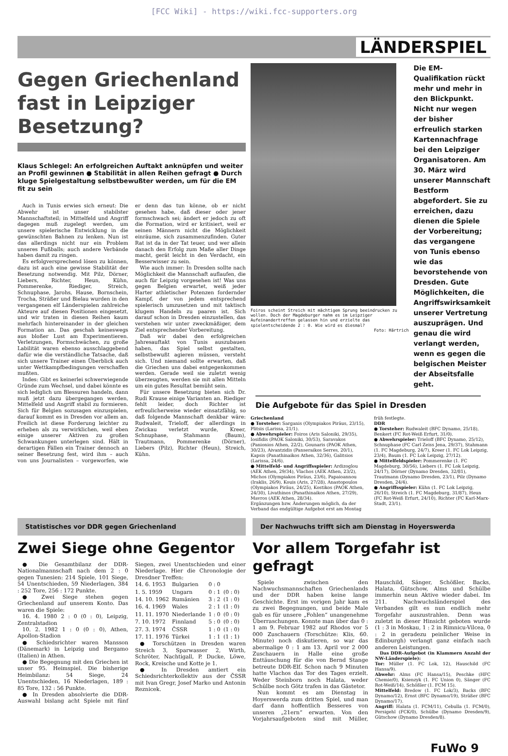[FCC Wiki] - https://wiki.fcc-supporters.org
LÄNDERSPIEL
Gegen Griechenland fast in Leipziger Besetzung?
Klaus Schlegel: An erfolgreichen Auftakt anknüpfen und weiter an Profil gewinnen ● Stabilität in allen Reihen gefragt ● Durch kluge Spielgestaltung selbstbewußter werden, um für die EM fit zu sein
Auch in Tunis erwies sich erneut: Die Abwehr ist unser stabilster Mannschaftsteil; in Mittelfeld und Angriff dagegen muß zugelegt werden, um unsere spielerische Entwicklung in die gewünschten Bahnen zu lenken. Nun ist das allerdings nicht nur ein Problem unseres Fußballs; auch andere Verbände haben damit zu ringen.
Es erfolgversprechend lösen zu können, dazu ist auch eine gewisse Stabilität der Besetzung notwendig. Mit Pilz, Dörner, Liebers, Richter, Heun, Kühn, Pommerenke, Riediger, Streich, Schnuphase, Jarohs, Hause, Bornschein, Trocha, Sträßer und Bielau wurden in den vergangenen elf Länderspielen zahlreiche Akteure auf diesen Positionen eingesetzt, und wir traten in diesen Reihen kaum mehrfach hintereinander in der gleichen Formation an. Das geschah keineswegs aus bloßer Lust am Experimentieren. Verletzungen, Formschwächen, zu große Labilität waren ebenso ausschlaggebend dafür wie die verständliche Tatsache, daß sich unsere Trainer einen Überblick auch unter Wettkampfbedingungen verschaffen mußten.
Indes: Gibt es keinerlei schwerwiegende Gründe zum Wechsel, und dabei könnte es sich lediglich um Blessuren handeln, dann muß jetzt dazu übergegangen werden, Mittelfeld und Angriff stabil zu formieren. Sich für Belgien sozusagen einzuspielen, darauf kommt es in Dresden vor allem an. Freilich ist diese Forderung leichter zu erheben als zu verwirklichen, weil eben einige unserer Aktiven zu großen Schwankungen unterlegen sind. Hält in derartigen Fällen ein Trainer dennoch an seiner Besetzung fest, wird ihm – auch von uns Journalisten – vorgeworfen, wie er denn das tun könne, ob er nicht gesehen habe, daß dieser oder jener formschwach sei; ändert er jedoch zu oft die Formation, wird er kritisiert, weil er seinen Männern nicht die Möglichkeit einräume, sich zusammenzufinden. Guter Rat ist da in der Tat teuer, und wer allein danach den Erfolg zum Maße aller Dinge macht, gerät leicht in den Verdacht, ein Besserwisser zu sein.
Wie auch immer: In Dresden sollte nach Möglichkeit die Mannschaft auflaufen, die auch für Leipzig vorgesehen ist! Was uns gegen Belgien erwartet, weiß jeder Harter athletischer Potenzen fordernder Kampf, der von jedem entsprechend spielerisch umzusetzen und mit taktisch klugem Handeln zu paaren ist. Sich darauf schon in Dresden einzustellen, das verstehen wir unter zweckmäßiger, dem Ziel entsprechender Vorbereitung.
Daß wir dabei den erfolgreichen Jahresauftakt von Tunis auszubauen haben, das Spiel selbst gestalten, selbstbewußt agieren müssen, versteht sich. Und niemand sollte erwarten, daß die Griechen uns dabei entgegenkommen werden. Gerade weil sie zuletzt wenig überzeugten, werden sie mit allen Mitteln um ein gutes Resultat bemüht sein.
Für unsere Besetzung bieten sich Dr. Rudi Krause einige Varianten an. Riediger fehlt leider, doch Richter ist erfreulicherweise wieder einsatzfähig, so daß folgende Mannschaft denkbar wäre: Rudwaleit, Trieloff, der allerdings in Zwickau verletzt wurde, Kreer, Schnuphase, Stahmann (Baum), Trautmann, Pommerenke (Dörner), Liebers (Pilz), Richter (Heun), Streich, Kühn.
Foiros scheint Streich mit mächtigem Sprung beeindrucken zu wollen. Doch der Magdeburger nahm es im Leipziger Aufeinandertreffen gelassen hin und erzielte das spielentscheidende 2 : 0. Wie wird es diesmal?
Foto: Härtrich
Die EM-Qualifikation rückt mehr und mehr in den Blickpunkt. Nicht nur wegen der bisher erfreulich starken Kartennachfrage bei den Leipziger Organisatoren. Am 30. März wird unserer Mannschaft Bestform abgefordert. Sie zu erreichen, dazu dienen die Spiele der Vorbereitung; das vergangene von Tunis ebenso wie das bevorstehende von Dresden. Gute Möglichkeiten, die Angriffswirksamkeit unserer Vertretung auszuprägen. Und genau die wird verlangt werden, wenn es gegen die belgischen Meister der Abseitsfalle geht.
Die Aufgebote für das Spiel in Dresden
Griechenland
● Torsteher: Sarganis (Olympiakos Piräus, 23/15), Plitsis (Larissa, 21/1).
● Abwehrspieler: Foiros (Aris Saloniki, 29/35), Iosifidis (PAOK Saloniki, 30/53), Saravakos (Panionios Athen, 22/2), Gounaris (PAOK Athen, 30/23), Aivantzidis (Panseraikos Serres, 20/1), Kapsis (Panathinaikos Athen, 32/36), Galitsios (Larissa, 24/6).
● Mittelfeld- und Angriffsspieler: Ardizoglou (AEK Athen, 29/34), Vlachos (AEK Athen, 23/2), Michos (Olympiakos Piräus, 23/6), Papaioannou (Iraklis, 26/9), Kouis (Aris, 27/28), Anastopoulos (Olympiakos Piräus, 24/25), Kostikos (PAOK Athen, 24/30), Livathinos (Panathinaikos Athen, 27/29), Mavros (AEK Athen, 28/34).
Ergänzungen bzw. Änderungen möglich, da der Verband das endgültige Aufgebot erst am Montag früh festlegte.
DDR
● Torsteher: Rudwaleit (BFC Dynamo, 25/18), Benkert (FC Rot-Weiß Erfurt, 31/0).
● Abwehrspieler: Trieloff (BFC Dynamo, 25/12), Schnuphase (FC Carl Zeiss Jena, 29/37), Stahmann (1. FC Magdeburg, 24/7), Kreer (1. FC Lok Leipzig, 23/4), Baum (1. FC Lok Leipzig, 27/12).
● Mittelfeldspieler: Pommerenke (1. FC Magdeburg, 30/56), Liebers (1. FC Lok Leipzig, 24/17), Dörner (Dynamo Dresden, 32/81), Trautmann (Dynamo Dresden, 23/1), Pilz (Dynamo Dresden, 24/4).
● Angriffsspieler: Kühn (1. FC Lok Leipzig, 26/10), Streich (1. FC Magdeburg, 31/87), Heun (FC Rot-Weiß Erfurt, 24/10), Richter (FC Karl-Marx-Stadt, 23/1).
Statistisches vor DDR gegen Griechenland
Zwei Siege ohne Gegentor
● Die Gesamtbilanz der DDR-Nationalmannschaft nach dem 2 : 0 gegen Tunesien: 214 Spiele, 101 Siege, 54 Unentschieden, 59 Niederlagen, 384 : 252 Tore, 256 : 172 Punkte.
● Zwei Siege stehen gegen Griechenland auf unserem Konto. Das waren die Spiele:
16. 4. 1980 2 : 0 (0 : 0), Leipzig, Zentralstadion
10. 2. 1982 1 : 0 (0 : 0), Athen, Apollon-Stadion
● Schiedsrichter waren Mansson (Dänemark) in Leipzig und Bergamo (Italien) in Athen.
● Die Begegnung mit den Griechen ist unser 95. Heimspiel. Die bisherige Heimbilanz: 54 Siege, 24 Unentschieden, 16 Niederlagen, 189 : 85 Tore, 132 : 56 Punkte.
● In Dresden absolvierte die DDR-Auswahl bislang acht Spiele mit fünf Siegen, zwei Unentschieden und einer Niederlage. Hier die Chronologie der Dresdner Treffen:
| 14. 6. 1953 | Bulgarien | 0 : 0 | |
| 1. 5. 1959 | Ungarn | 0 : 1 | (0 : 0) |
| 14. 10. 1962 | Rumänien | 3 : 2 | (1 : 0) |
| 16. 4. 1969 | Wales | 2 : 1 | (1 : 0) |
| 11. 11. 1970 | Niederlande | 1 : 0 | (0 : 0) |
| 7. 10. 1972 | Finnland | 5 : 0 | (0 : 0) |
| 27. 3. 1974 | ČSSR | 1 : 0 | (1 : 0) |
| 17. 11. 1976 | Türkei | 1 : 1 | (1 : 1) |
● Torschützen in Dresden waren Streich 3, Sparwasser 2, Wirth, Schröter, Nachtigall, P. Ducke, Löwe, Rock, Kreische und Kotte je 1.
● In Dresden amtiert ein Schiedsrichterkollektiv aus der ČSSR mit Ivan Gregr, Josef Marko und Antonin Reznicek.
Der Nachwuchs trifft sich am Dienstag in Hoyerswerda
Vor allem Torgefahr ist gefragt
Spiele zwischen den Nachwuchsmannschaften Griechenlands und der DDR haben keine lange Geschichte. Erst im vorigen Jahr kam es zu zwei Begegnungen, und beide Male gab es für unsere „Fohlen“ unangenehme Überraschungen. Konnte man über das 0 : 1 am 9. Februar 1982 auf Rhodos vor 5 000 Zuschauern (Torschütze: Klis, 60. Minute) noch diskutieren, so war das abermalige 0 : 1 am 13. April vor 2 000 Zuschauern in Halle eine große Enttäuschung für die von Bernd Stange betreute DDR-Elf. Schon nach 9 Minuten hatte Vlachos das Tor des Tages erzielt. Weder Steinborn noch Halata, weder Schülbe noch Götz trafen in das Gästetor.
Nun kommt es am Dienstag in Hoyerswerda zum dritten Spiel, und man darf dann hoffentlich Besseres von unseren „21ern“ erwarten. Von den Vorjahrsaufgeboten sind mit Müller, Hauschild, Sänger, Schößler, Backs, Halata, Gütschow, Alms und Schülbe immerhin neun Aktive wieder dabei. Im 211. Nachwuchsländerspiel des Verbandes gilt es nun endlich mehr Torgefahr auszustrahlen. Denn was zuletzt in dieser Hinsicht geboten wurde (1 : 3 in Moskau, 1 : 2 in Rimnicu-Vilcea, 0 : 2 in geradezu peinlicher Weise in Edinburgh) verlangt ganz einfach nach anderen Leistungen.
Das DDR-Aufgebot (in Klammern Anzahl der NW-Länderspiele):
Tor: Müller (1. FC Lok, 12), Hauschild (FC Hansa/9).
Abwehr: Alms (FC Hansa/15), Peschke (HFC Chemie/0), Ksienzyk (1. FC Union 0), Sänger (FC Rot-Weiß/14), Schößler (1. FCM 15).
Mittelfeld: Bredow (1. FC Lok/3), Backs (BFC Dynamo/12), Ernst (BFC Dynamo/19), Sträßer (BFC Dynamo/17).
Angriff: Halata (1. FCM/11), Cebulla (1. FCM/0), Persigehl (FCK/0), Schülbe (Dynamo Dresden/9), Gütschow (Dynamo Dresden/8).
FuWo 9